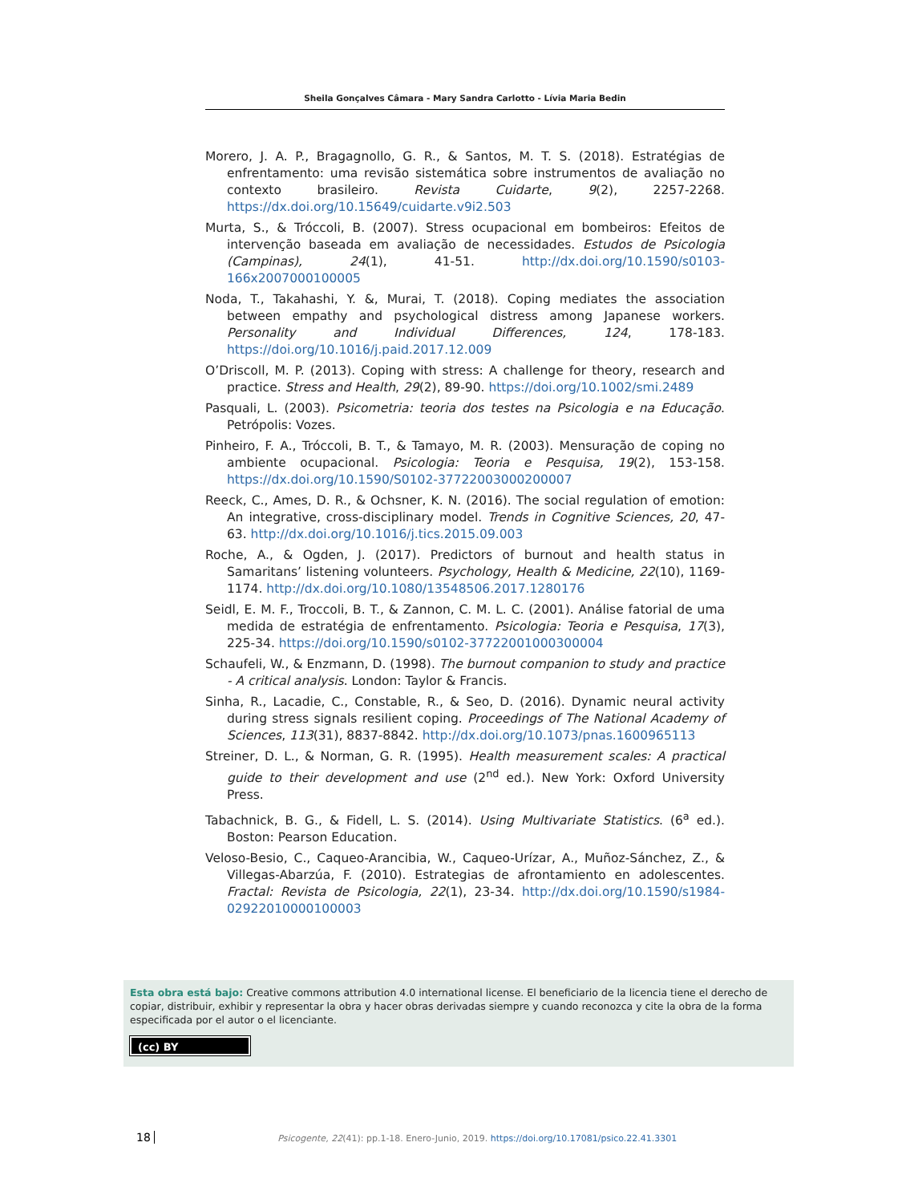Sheila Gonçalves Câmara - Mary Sandra Carlotto - Lívia Maria Bedin
Morero, J. A. P., Bragagnollo, G. R., & Santos, M. T. S. (2018). Estratégias de enfrentamento: uma revisão sistemática sobre instrumentos de avaliação no contexto brasileiro. Revista Cuidarte, 9(2), 2257-2268. https://dx.doi.org/10.15649/cuidarte.v9i2.503
Murta, S., & Tróccoli, B. (2007). Stress ocupacional em bombeiros: Efeitos de intervenção baseada em avaliação de necessidades. Estudos de Psicologia (Campinas), 24(1), 41-51. http://dx.doi.org/10.1590/s0103-166x2007000100005
Noda, T., Takahashi, Y. &, Murai, T. (2018). Coping mediates the association between empathy and psychological distress among Japanese workers. Personality and Individual Differences, 124, 178-183. https://doi.org/10.1016/j.paid.2017.12.009
O’Driscoll, M. P. (2013). Coping with stress: A challenge for theory, research and practice. Stress and Health, 29(2), 89-90. https://doi.org/10.1002/smi.2489
Pasquali, L. (2003). Psicometria: teoria dos testes na Psicologia e na Educação. Petrópolis: Vozes.
Pinheiro, F. A., Tróccoli, B. T., & Tamayo, M. R. (2003). Mensuração de coping no ambiente ocupacional. Psicologia: Teoria e Pesquisa, 19(2), 153-158. https://dx.doi.org/10.1590/S0102-37722003000200007
Reeck, C., Ames, D. R., & Ochsner, K. N. (2016). The social regulation of emotion: An integrative, cross-disciplinary model. Trends in Cognitive Sciences, 20, 47-63. http://dx.doi.org/10.1016/j.tics.2015.09.003
Roche, A., & Ogden, J. (2017). Predictors of burnout and health status in Samaritans’ listening volunteers. Psychology, Health & Medicine, 22(10), 1169-1174. http://dx.doi.org/10.1080/13548506.2017.1280176
Seidl, E. M. F., Troccoli, B. T., & Zannon, C. M. L. C. (2001). Análise fatorial de uma medida de estratégia de enfrentamento. Psicologia: Teoria e Pesquisa, 17(3), 225-34. https://doi.org/10.1590/s0102-37722001000300004
Schaufeli, W., & Enzmann, D. (1998). The burnout companion to study and practice - A critical analysis. London: Taylor & Francis.
Sinha, R., Lacadie, C., Constable, R., & Seo, D. (2016). Dynamic neural activity during stress signals resilient coping. Proceedings of The National Academy of Sciences, 113(31), 8837-8842. http://dx.doi.org/10.1073/pnas.1600965113
Streiner, D. L., & Norman, G. R. (1995). Health measurement scales: A practical guide to their development and use (2<sup>nd</sup> ed.). New York: Oxford University Press.
Tabachnick, B. G., & Fidell, L. S. (2014). Using Multivariate Statistics. (6<sup>a</sup> ed.). Boston: Pearson Education.
Veloso-Besio, C., Caqueo-Arancibia, W., Caqueo-Urízar, A., Muñoz-Sánchez, Z., & Villegas-Abarzúa, F. (2010). Estrategias de afrontamiento en adolescentes. Fractal: Revista de Psicologia, 22(1), 23-34. http://dx.doi.org/10.1590/s1984-02922010000100003
Esta obra está bajo: Creative commons attribution 4.0 international license. El beneficiario de la licencia tiene el derecho de copiar, distribuir, exhibir y representar la obra y hacer obras derivadas siempre y cuando reconozca y cite la obra de la forma especificada por el autor o el licenciante.
(cc) BY
18 Psicogente, 22(41): pp.1-18. Enero-Junio, 2019. https://doi.org/10.17081/psico.22.41.3301